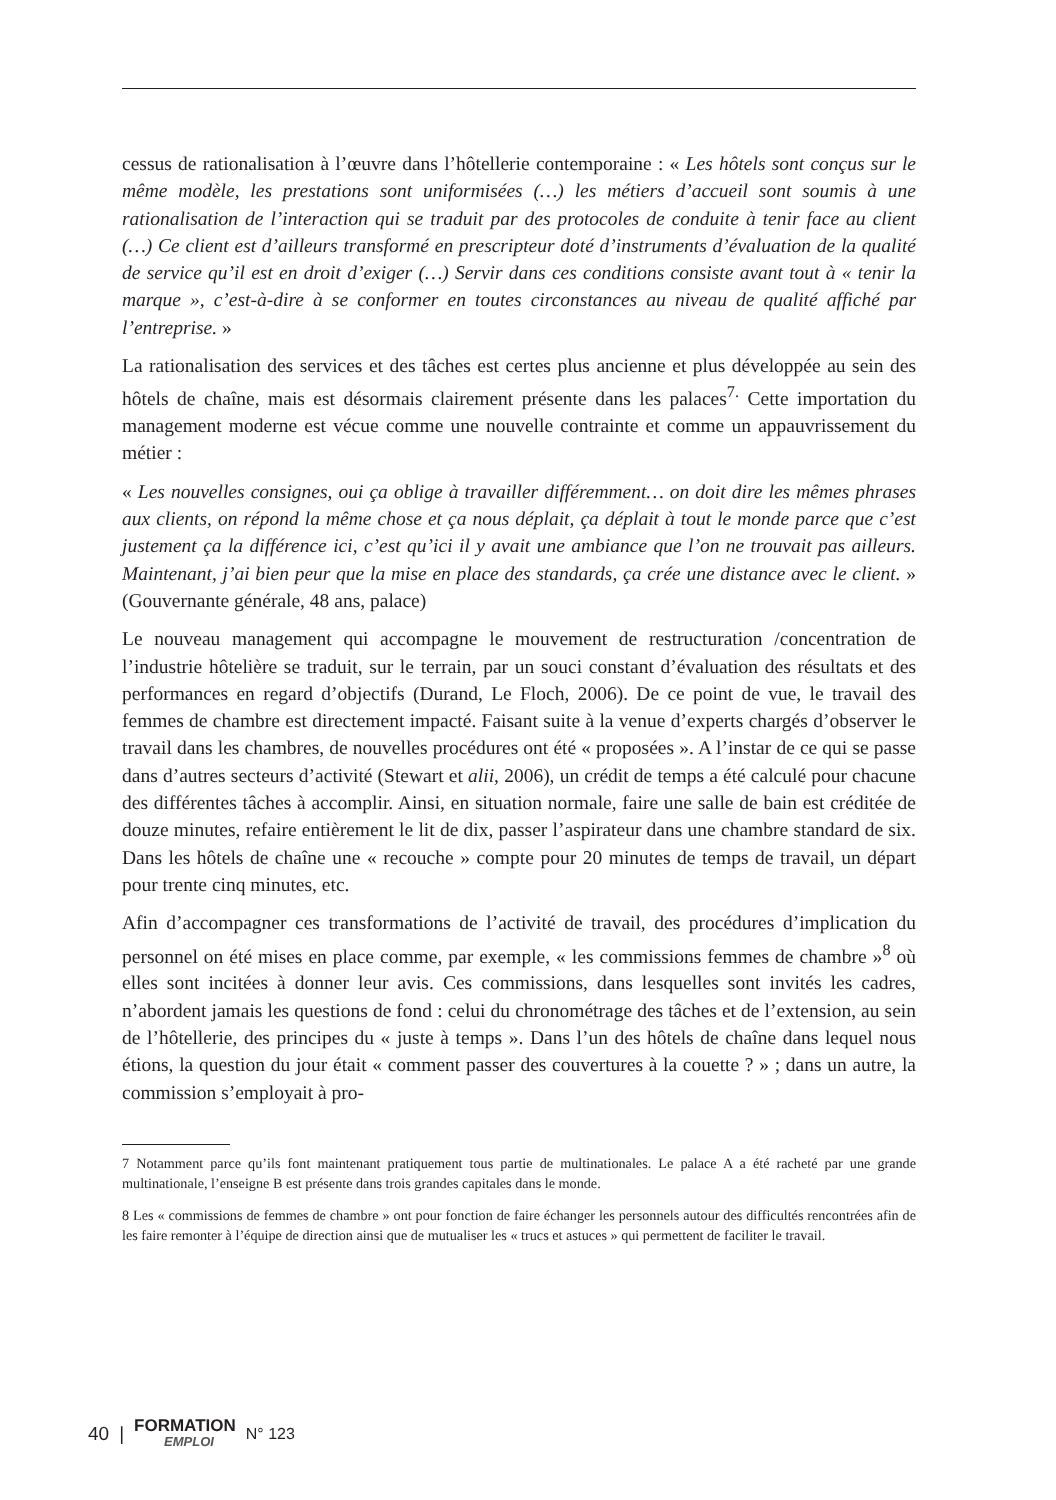cessus de rationalisation à l’œuvre dans l’hôtellerie contemporaine : « Les hôtels sont conçus sur le même modèle, les prestations sont uniformisées (…) les métiers d’accueil sont soumis à une rationalisation de l’interaction qui se traduit par des protocoles de conduite à tenir face au client (…) Ce client est d’ailleurs transformé en prescripteur doté d’instruments d’évaluation de la qualité de service qu’il est en droit d’exiger (…) Servir dans ces conditions consiste avant tout à « tenir la marque », c’est-à-dire à se conformer en toutes circonstances au niveau de qualité affiché par l’entreprise. »
La rationalisation des services et des tâches est certes plus ancienne et plus développée au sein des hôtels de chaîne, mais est désormais clairement présente dans les palaces<sup>7.</sup> Cette importation du management moderne est vécue comme une nouvelle contrainte et comme un appauvrissement du métier :
« Les nouvelles consignes, oui ça oblige à travailler différemment… on doit dire les mêmes phrases aux clients, on répond la même chose et ça nous déplait, ça déplait à tout le monde parce que c’est justement ça la différence ici, c’est qu’ici il y avait une ambiance que l’on ne trouvait pas ailleurs. Maintenant, j’ai bien peur que la mise en place des standards, ça crée une distance avec le client. » (Gouvernante générale, 48 ans, palace)
Le nouveau management qui accompagne le mouvement de restructuration /concentration de l’industrie hôtelière se traduit, sur le terrain, par un souci constant d’évaluation des résultats et des performances en regard d’objectifs (Durand, Le Floch, 2006). De ce point de vue, le travail des femmes de chambre est directement impacté. Faisant suite à la venue d’experts chargés d’observer le travail dans les chambres, de nouvelles procédures ont été « proposées ». A l’instar de ce qui se passe dans d’autres secteurs d’activité (Stewart et alii, 2006), un crédit de temps a été calculé pour chacune des différentes tâches à accomplir. Ainsi, en situation normale, faire une salle de bain est créditée de douze minutes, refaire entièrement le lit de dix, passer l’aspirateur dans une chambre standard de six. Dans les hôtels de chaîne une « recouche » compte pour 20 minutes de temps de travail, un départ pour trente cinq minutes, etc.
Afin d’accompagner ces transformations de l’activité de travail, des procédures d’implication du personnel on été mises en place comme, par exemple, « les commissions femmes de chambre »<sup>8</sup> où elles sont incitées à donner leur avis. Ces commissions, dans lesquelles sont invités les cadres, n’abordent jamais les questions de fond : celui du chronométrage des tâches et de l’extension, au sein de l’hôtellerie, des principes du « juste à temps ». Dans l’un des hôtels de chaîne dans lequel nous étions, la question du jour était « comment passer des couvertures à la couette ? » ; dans un autre, la commission s’employait à pro-
7 Notamment parce qu’ils font maintenant pratiquement tous partie de multinationales. Le palace A a été racheté par une grande multinationale, l’enseigne B est présente dans trois grandes capitales dans le monde.
8 Les « commissions de femmes de chambre » ont pour fonction de faire échanger les personnels autour des difficultés rencontrées afin de les faire remonter à l’équipe de direction ainsi que de mutualiser les « trucs et astuces » qui permettent de faciliter le travail.
40 | FORMATION
EMPLOI N° 123